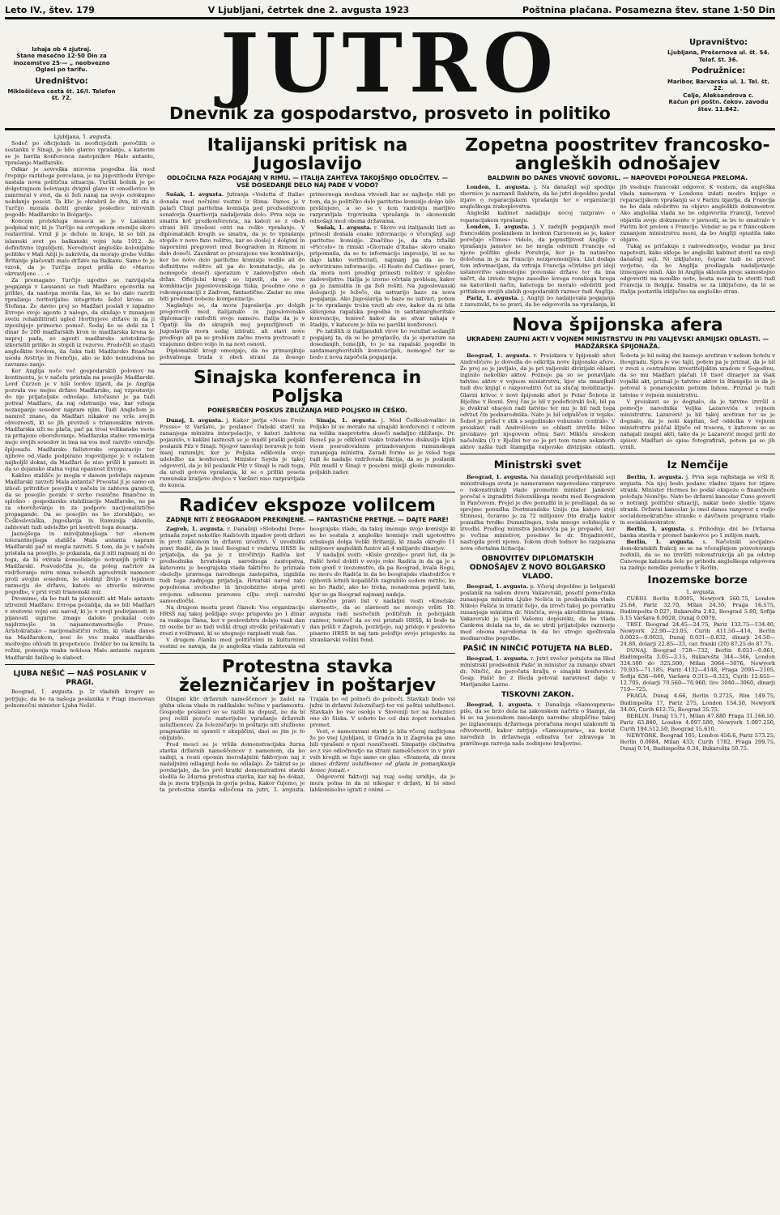Leto IV., štev. 179 V Ljubljani, četrtek dne 2. avgusta 1923 Poštnina plačana. Posamezna štev. stane 1·50 Din
Izhaja ob 4 zjutraj.
Stane mesečno 12·50 Din za inozemstvo 25·— „ neobvezno
Oglasi po tarifu.
Uredništvo:
Miklošičeva cesta št. 16/I. Telefon št. 72.
JUTRO
Dnevnik za gospodarstvo, prosveto in politiko
Upravništvo:
Ljubljana, Prešernova ul. št. 54. Telef. št. 36.
Podružnice:
Maribor, Barvarska ul. 1. Tel. št. 22.
Celje, Aleksandrova c.
Račun pri poštn. čekov. zavodu štev. 11.842.
Ljubljana, 1. avgusta.
Sodeč po oficijelnih in neoficijelnih poročilih o sestanku v Sinaji, je bilo glavno vprašanje, s katerim se je bavila konferenca zastopnikov Male antante, vprašanje Madžarske.
Odkar je sevreška mirovna pogodba šla med črepinje razbitega porcelana, je na jugovzhodu Evrope nastala nova politična situacija. Turški bolnik je po dolgotrajnem bolovanju dvignil glavo iz omedlevice in zamrmral v svet, da si želi nazaj na svojo celokupno nekdanjo posest. Ta klic je ohrabril še dva, ki sta s Turčijo morala deliti grenke posledice mirovnih pogodb: Madžarsko in Bolgarijo.
Koncem preteklega meseca se je v Lausanni podpisal mir, ki je Turčijo na evropskem ozemlju skoro restavriral. Vrnil ji je dežele in kraje, ki so bili za islamski svet po balkanski vojni leta 1912. že definitivno izgubljeni. Nerodnost angleške kolonijalne politike v Mali Aziji je zakrivila, da morajo grebe Velike Britanije plačevati male države na Balkanu. Samo to je vzrok, da je Turčija zopet prišla do »Marice okrvavljene . . .«
Za premagano Turčijo ugodno se razvijajoča pogajanja v Lausanni so tudi Madžare opozorila na priliko, da nastopa morda čas, ko se bo dalo razviti vprašanje teritorijalne integritete šežel krone sv. Štefana. Že davno prej so Madžari poslali v zapadno Evropo svoje agente z nalogo, da skušajo v zunanjem svetu rehabilitirati ugled Horthyjeve države in da ji izposlujejo primerno pomoč. Sedaj ko se dobi za 1 dinar že 200 madžarskih kron in madžarska krona še naprej pada, so agenti madžarske aristokracije izkoristili priliko in stopili iz rezerve. Predočili so zlasti angleškim lordom, da čaka tudi Madžarsko finančna usoda Avstrije in Nemčije, ako se kdo nemudoma ne zavzame zanjo.
Ker Anglija noče več gospodarskih polomov na kontinentu, je v načelu pristala na posojilo Madžarski. Lord Curzon je v hiši lordov izjavil, da je Anglija pozvala vse mejne države Madžarske, naj vzpostavijo do nje prijateljske odnošaje. Istočasno je pa tudi potival Madžare, da naj odstranijo vse, kar vzbuja nezaupanje sosedov napram njim. Tudi Angležem je namreč znano, da Madžari nikakor ne vrše svojih obveznosti, ki so jih prevzeli s trianonskim mirom. Madžarska uži ne plača, pač pa trosi velikanske vsote za pritajeno oboroževanje. Madžarska stalno vznemirja meje svojih sosedov in ima na vos mož razvito omrežje špijonaže. Madžarske fašistovske organizacije ter njihovo od vlade podpirano rogoviljenje je v ostalem najboljši dokaz, da Madžari še niso prišli k pameti in da so dejansko stalna vojna opasnost Evrope.
Kakšno stališče je mogla v danem položaju napram Madžarski zavzeti Mala antanta? Preostal ji je samo en izhod: pritrditev posojilu v načelu in zahteva garancij, da se posojilo porabi v svrho resnične finančne in splošno - gospodarske stabilizacije Madžarske, ne pa za oboroževanje in za podporo nacijonalistične propagande. Da se posojilo ne bo zlorabljalo, so Češkoslovaška, Jugoslavija in Rumunija sklenile, zahtevati tudi udeležbo pri kontroli tega denarja.
Jasnejšega in miroljubnejšega ter obenem tolerantnejšega stališča Mala antanta napram Madžarski pač ni mogla zavzeti. S tem, da je v načelu pristala na posojilo, je pokazala, da ji niti najmanj ni do tega, da bi ovirala konsolidacijo notranjih prilik v Madžarski. Posvedočila je, da poleg načrtov za vzdrževanje miru nima nobenih agresivnih namenov proti svojim sosedom, še sledinji živijo v lojalnem razmerju do države, katere so stvorile mirovne pogodbe, v prvi vrsti trianonski mir.
Dvomimo, da bo tudi ta plemeniti akt Male antante iztreznil Madžare. Evropa pozablja, da so bili Madžari v svetovni vojni oni narod, ki je v svoji podivjanosti in pijanosti sigurne zmage daleko prekašal celo najdrznejše in najsamozavestnejše Pruse. Aristokratsko - nacijonalistični režim, ki vlada danes na Madžarskem, nosi še vse znake madžarske medvojne ohlosti in prepotence. Dokler bo na krmilu ta režim, pomenja vsaka noblesa Male antante napram Madžarski žalibog le slabost.
LJUBA NEŠIĆ — NAŠ POSLANIK V PRAGI.
Beograd, 1. avgusta. p. Iz vladnih krogov se potrjuje, da bo za našega poslanika v Pragi imenovan polnomočni minister Ljuba Nešić.
Italijanski pritisk na Jugoslavijo
ODLOČILNA FAZA POGAJANJ V RIMU. — ITALIJA ZAHTEVA TAKOJŠNJO ODLOČITEV. — VSE DOSEDANJE DELO NAJ PADE V VODO?
Sušak, 1. avgusta. Jutranja »Vedetta d' Italia« donaša med nočnimi vestmi iz Rima: Danes je v palači Chigi paritetna komisija pod predsedstvom senatorja Quartierija nadaljevala delo. Prva seja se smatra kot predkonferenca, na kateri so z obeh strani bili iznešeni oziri na reško vprašanje. V diplomatskih krogih se smatra, da je to vprašanje stopilo v novo fazo rešitve, kar so doslej z dolgimi in napornimi pregovori med Beogradom in Rimom ni dalo doseči. Zaenkrat so preurajene vse kombinacije, ker bo novo delo paritetne komisije vodilo ali do definitivne rešitve ali pa do konstatacije, da je nemogoče doseči sporazum v zadovoljstvo obeh držav. Oficijelni krogi so izjavili, da so vse kombinacije jugoslovenskega tiska, posebno one o rekompenzaciji z Zadrom, fantastične. Zadar ne sme biti predmet nobene kompenzacije.
Naglašuje se, da mora Jugoslavija po dolgih pregovorih med italijansko in jugoslovensko diplomacijo razložiti svoje namere. Italija da je v Opatiji šla do skrajnih mej popustljivosti in Jugoslavija mora sedaj izbirati: ali stavi nove predloge ali pa se problem začne znova pretresati z vzajemno dobro voljo in na novi osnovi.
Diplomatski krogi omenjajo, da ne primanjkuje pohvalnega truda z obeh strani za dosego primernega modusa vivendi kar se najbolje vidi po tem, da je političko delo paritetne komisije dolgo bilo prekinjeno, a so se v tem razdobju marljivo razpravljala trgovinska vprašanja in ekonomski odnošaji med obema državama.
Sušak, 1. avgusta. r. Skoro vsi italijanski listi so prinesli domala enake informacije o včerajšnji seji paritetne komisije. Značilno je, da sta tržaški »Piccolo« in rimski »Giornale d'Italia« skoro enako pripomnila, da so te informacije impresije, ki se ne dajo lahko verificirati, najmanj pa da so to avtorizirane informacije. »Il Resto del Carlino« pravi, da mora novi predlog prinesti rešitev v splošno zadovoljstvo. Italija je izorno očrtala problem, kakor ga je zamislila in ga želi rešiti. Na jugoslovanski delegaciji je ležeče, da ustvarijo bazo za nova pogajanja. Ako Jugoslavija te baze ne ustvari, potem je to vprašanje treba vzeti ab ovo, kakor da ni bila sklenjena rapalska pogodba in santamargheritske konvencije, temveč kakor da se stvar nahaja v štadiju, v katerem je bila ne pariški konferenci.
Po zatišlih iz italijanskih virov bo rezultat sedanjih pogajanj ta, da se bo proglasilo, da je sporazum na dosedanjih temeljih, to je na rapalski pogodbi in santamargheritskih konvencijah, nemogoč ter se bodo z nova započela pogajanja.
Sinajska konferenca in Poljska
PONESREČEN POSKUS ZBLIŽANJA MED POLJSKO IN ČEŠKO.
Dunaj, 1. avgusta. j. Kakor javlja »Neue Freie Presse« iz Varšave, je poslanec Dabski stavil na zunanjega ministra interpelacijo, v kateri zahteva pojasnilo, v kakšni lastnosti se je mudil praški poljski poslanik Pilz v Sinaji. Njegov tamošnji boravek je tem manj razumljiv, ker je Poljska odklonila svojo udeležbo na konferenci. Minister Seyda je takoj odgovoril, da je bil poslanik Pilz v Sinaji le radi tega, da uredi gotova vprašanja, ki se o priliki poseta rumunska kraljeve dvojice v Varšavi niso razpravljala do konca.
Sinaja, 1. avgusta. j. Med Češkoslovaško in Poljsko bi se moralo na sinajski konferenci z ozirom na velika nasprotstva doseči nadaljno zbližanje. Dr. Beneš pa je odklonil vsako tozadevno diskusijo kljub vsem posredovalnim prizadevanjem rumunskega zunanjega ministra. Zaradi forme se je vsled tega tudi še nadalje vzdrževala fikcija, da se je poslanik Pilz mudil v Sinaji v posebni misiji glede rumunsko-poljskih zadev.
Radićev ekspoze volilcem
ZADNJE NITI Z BEOGRADOM PREKINJENE. — FANTASTIČNE PRETNJE. — DAJTE PARE!
Zagreb, 1. avgusta. r. Današnji »Slobodni Dom« prinaša zopet nekoliko Radićevih izpadov proti državi in proti zakonom in državni ureditvi. V uvodniku pravi Radić, da je imel Beograd v vodstvu HRSS še prijatelja, da pa je z izročitvijo Radića kot predsednika hrvatskega narodnega zastopstva, kateremu je beograjska vlada faktično že priznala obeležje pravnega narodnega zastopstva, izgubila tudi tega zadnjega prijatelja. Hrvatski narod zato popolnoma svobodno in brezobzirno stopa proti svojemu edinemu pravemu cilju: svoji narodni samoodločbi.
Na drugem mestu pravi članek: Vse organizacije HRSS naj takoj pošiljajo svoje prispevke po 1 dinar za vsakega člana, ker v poslovdstvu delajo vsak dan tri osebe ter so tudi veliki drugi stroški pričakovati v zvezi z volitvami, ki se utegnejo razpisati vsak čas.
V drugem članku med političnimi in kulturnimi vestmi se navaja, da je angleška vlada zahtevala od beograjske vlade, da takoj imenuje svojo komisijo ki se bo sestala z angleško komisijo radi ugotovitve srbskega dolga Veliki Britaniji, ki znaša okroglo 11 milijonov angleških funtov ali 4 milijarde dinarjev.
V nadaljni vesti: »Kislo grozdje« pravi list, da je Pašić hotel dobiti v svoje roke Radića in da ga je s tem gonil v inozemstvo, da pa Beograd, hvala Bogu, ne more do Radića in da bo beograjske vlastodržce v njihovih letnih kopališčih zagrabilo sedem mrzlic, ko se bo Radić, ako bo treba, nenadoma pojavil tam, kjer se ga Beograd najmanj nadeja.
Končno pravi list v nadaljni vesti »Kmetske slavnosti«, da se slavnosti ne morejo vršiti 19. avgusta radi nesrečnih političnih in policijskih razmer, temveč da se vsi pristaši HRSS, ki bodo ta dan prišli v Zagreb, pozivljejo, naj pridejo v poslovno pisarno HRSS in naj tam položijo svojo prispevke za strankarski volilni fond.
Protestna stavka železničarjev in poštarjev
Obupni klic državnih nameščencev je zadel na gluha ušesa vlade in radikalske večine v parlamentu. Gospodje poslanci so se razšli na dopust, ne da bi prej rešili pereče materijelno vprašanje državnih uslužbencev. Za železničarje in poštarje niti službene pragmatike ni spravil v skupščini, dasi se jim je to obljubilo.
Pred mesci se je vršila demonstracijska žurna stavka državnih nameščencev z namenom, da bo zadnji, a resni opomin merodajnim faktorjem naj z nadaljnimi odlaganji bede ne odlašajo. Že takrat se je povdarjalo, da bo prvi kratki demonstrativni stavki sledila še 24urna protestna stavka, kar naj bo dokaz, da je mera trpljenja in gorja polna. Kakor čujemo, je ta protestna stavka odločena za jutri, 3. avgusta. Trajala bo od polnoči do polnoči. Stavkali bodo vsi južni in državni železničarji ter vsi poštni uslužbenci. Stavkalo bo vse osobje v Sloveniji ter na železnici ono do Siska. V soboto bo cel dan zopet normalen promet.
Vest, o nameravani stavki je bila včeraj razširjena že po vsej Ljubljani, iz Gradca in iz Zagreba pa smo bili vprašani o njeni resničnosti. Simpatije občinstva so z vso odločnostjo na strani nameščencev in v prav vsih krogih se čuje samo en glas: »Sramota, da mora danes državni uslužbenec od glada in pomanjkanja konec jemati.«
Odgovorni faktorji naj vsaj sedaj uvidijo, da je mera polna in da ni nikogar v državi, ki bi smel lahkomiselno igrati z onimi —
Zopetna poostritev francosko-angleških odnošajev
BALDWIN BO DANES VNOVIČ GOVORIL. — NAPOVEDI POPOLNEGA PRELOMA.
London, 1. avgusta. j. Na današnji seji spodnje zbornice je naznanil Baldwin, da bo jutri dopoldne podal izjavo o reparacijskem vprašanju ter o organizaciji angleškega zrakoplovstva.
Angleški kabinet nadaljuje nocoj razpravo o reparacijskem vprašanju.
London, 1. avgusta. j. V zadnjih pogajanjih med francoskim poslanikom in lordom Curzonom se je, kakor poročajo »Times« videlo, da popustljivost Anglije v vprašanju jamstev ne bo mogla odvrniti Francije od njene politike glede Poruhrja, ker je ta natančno določena in je za Francijo neizpremenljiva. List dodaja tem informacijam, da vztraja Francija očividno pri ideji ustanovitve samostojne porenske države ter da ima načrt, da izvede trajno zasedbo levega renskega brega na katerikoli način, katerega bo moralo odobriti pod pritiskom svojih slabih gospodarskih razmer tudi Anglija.
Pariz, 1. avgusta. j. Angliji bo nadaljevala pogajanja z zavezniki, to se pravi, da bo odgovorila na vprašanja, ki jih vsebuje francoski odgovor. K vestem, da angleška vlada namerava v Londonu izdati modro knjigo o reparacijskem vprašanju se v Parizu izjavlja, da Francija ne bo dala odobritve za objavo angleških dokumentov. Ako angleška vlada ne bo odgovorila Franciji, temveč objavila svoje dokumente v javnosti, se bo to smatralo v Parizu kot prelom s Francijo. Vendar se pa v francoskem zunanjem ministrstvu meni, da bo Angliji opustila take objavo.
Tukaj se pričakuje z radovednostjo, vendar pa brez napetosti, kake sklepe bo angleški kabinet storil na svoji današnji seji. Ni izključeno, čeprav tudi ne preveč verjetno, da bo Anglija predlagala nadaljevanje izmenjave misli. Ako bi Anglija sklenila preje samostojno odgovoriti na nemško noto, bosta morala to storiti tudi Francija in Belgija. Smatra se za izključeno, da bi se Italija postavila izključno na angleško stran.
Nova špijonska afera
UKRADENI ZAUPNI AKTI V VOJNEM MINISTRSTVU IN PRI VALJEVSKI ARMIJSKI OBLASTI. — MADŽARSKA ŠPIJONAŽA.
Beograd, 1. avgusta. r. Preiskava v špijonski aferi Androlićeve je dovedla do odkritja nove špijonske afere. Že prej se je javljalo, da je pri valjevski divizijski oblasti izginilo nekoliko aktov. Pozneje pa so se ponavljale tatvine aktov v vojnem ministrstvu, kjer sta zmanjkali tudi dve knjigi o razporeditvi čet za slučaj mobilizacije. Glavni krivec v novi špijonski aferi je Petar Šobota iz Bijeline v Bosni. Svoj čas je bil v podoficirski šoli, bil pa je dvakrat obsojen radi tatvine ter mu je bil radi tega odvzet čin podnarednika. Nato je bil odpuščen iz vojske. Šobot je prišel v stik s segedinsko vohunsko centralo. V preiskavi radi Androlićeve so oblasti izvršile hišno preiskavo pri njegovem očmu Savi Mikiću sreskem načelniku (!) v Bjelini ter se je pri tem razen nekaterih aktov našla tudi štampilja valjevske divizijske oblasti. Šobota je bil nekaj dni kasneje aretiran v nekem hotelu v Beogradu. Spra je vse tajil, potem pa je priznal, da je bil v zvezi s centralnim izvestiteljskim uradom v Segedinu, da so mu Madžari plačali 10 tisoč dinarjev za vsak vojaški akt, priznal je tatvino aktov in štampilje in da je potoval s ponarejenim potnim listom. Priznal je tudi tatvine v vojnem ministrstvu.
V preiskavi se je dognalo, da je tatvine izvršil s pomočjo narednika Veljka Lazarevića v vojnem ministrstvu. Lazarević je bil takoj aretiran ter se je dognalo, da je neki kapitan, šef oddelka v vojnem ministrstvu puščal ključe od tresora, v katerem so se nahajali zaupni akti, tako da je Lazarević mogel priti do spisov. Madžari so spise fotografirali, potem pa so jih vrnili.
Ministrski svet
Beograd, 1. avgusta. Na današnji predpoldanski seji ministrskega sveta je nameravano napovedane razprave o rekonstrukciji vlade prometni minister Janković poročal o izgraditvi železniškega mostu med Beogradom in Pančevom. Prejel je dve ponudbi in je predlagal, da se sprejme ponudba Dortmundske Unije (za katero stoji Stinnes), čeravno je za 72 milijonov Din dražja kakor ponudba tvrdke Dummlingen, toda mnogo solidnejša v izvedbi. Predlog ministra Jankovića pa je propadel, ker je večina ministrov, posebno še dr. Stojadinović, nastopila proti njemu. Tekom dveh tednov bo razpisana nova ofertalna licitacija.
OBNOVITEV DIPLOMATSKIH ODNOŠAJEV Z NOVO BOLGARSKO VLADO.
Beograd, 1. avgusta. p. Včeraj dopoldne je bolgarski poslanik na našem dvoru Vakarevski, posetil pomočnika zunanjega ministra Ljubo Nešića in predsednika vlade Nikolo Pašića in izrazil željo, da izroči takoj po povratku zunanjega ministra dr. Ninčića, svoja akreditivna pisma. Vakarevski je izjavil Vašemu dopisniku, da bo vlada Cankova delala na to, da se utrdi prijateljsko razmerje med obema narodoma in da bo strogo spoštovala mednarodne pogodbe.
PAŠIĆ IN NINČIĆ POTUJETA NA BLED.
Beograd, 1. avgusta. r. Jutri zvečer potujeta na Bled ministrski predsednik Pašić in minister za zunanje stvari dr. Ninčić, da poročata kralju o sinajski konferenci. Gosp. Pašić bo z Bleda potoval naravnost dalje v Marijanske Lazne.
TISKOVNI ZAKON.
Beograd, 1. avgusta. r. Današnja »Samouprava« piše, da se brzo dela na zakonskem načrtu o štampi, da bi se na jesenskem zasedanju narodne skupščine takoj po izglasovanju državnega proračuna mogel uzakoniti in oživotvoriti, kakor zatrjuje »Samouprava«, na korist narodnih in državnega edinstva ter zdravega in pravilnega razvoja naše zedinjene kraljevine.
Iz Nemčije
Berlin, 1. avgusta. j. Prva seja rajhstaga se vrši 8. avgusta. Na njej bodo podane vladne izjave ter izjave strank. Minister Hermes bo podal ekspoze o finančnem položaju Nemčije. Nato bo državni kancelar Cuno govoril o notranji politični situaciji, nakar bodo sledile izjave strank. Državni kancelar je imel danes razgovor z vodjo socialdemokratične stranke o davčnem programu vlade in socialdemokratov.
Berlin, 1. avgusta. s. Prihodnje dni bo Državna banka stavila v promet bankovce po 1 milijon mark.
Berlin, 1. avgusta. s. Načelniki socijalno-demokratskih frakcij so se na včerajšnjem posvetovanju zedinili, da se ne izvršiti rekonstrukcija ali pa odstop Cunovega kabineta šele po prihodu angleškega odgovora na zadnje nemške ponudbe v Berlin.
Inozemske borze
1. avgusta.
CURIH. Berlin 0.0005, Newyork 560.75, London 25.64, Pariz 32.70, Milan 24.30, Praga 16.575, Budimpešta 0.027, Bukarešta 2.82, Beograd 5.80, Sofija 5.15 Varšava 0.0028, Dunaj 0.0079.
TRST. Beograd 24.45—24.75, Pariz 133.75—134.40, Newyork 22.90—23.05, Curih 411.50—414, Berlin 0.0025—0.0035, Dunaj 0.031—0.032, dinarji 24.50—24.80, dolarji 22.85—23, car. franki (20) 87.25 do 87.75.
DUNAJ. Beograd 728—732, Berlin 0.051—0.061, Budimpešta 3.05—3.15, Bukarešta 344—346, London 324.500 do 325.500, Milan 3064—3076, Newyork 70.935—71.185, Pariz 4132—4148, Praga 2095—2105, Sofija 636—640, Varšava 0.315—0.325, Curih 12.655—12.705, dolarji 70.560—70.960, lire 3040—3060, dinarji 719—725.
PRAGA. Dunaj 4.66, Berlin 0.2725, Rim 149.75, Budimpešta 17, Pariz 275, London 154.50, Newyork 34.05, Curih 612.75, Beograd 35.75.
BERLIN. Dunaj 15.71, Milan 47.880 Praga 31.166.50, Pariz 63.840, London 4.097.500, Newyork 1.097.250, Curih 194.512.50, Beograd 15.610.
NEWYORK. Beograd 105, London 456.6, Pariz 573.25, Berlin 0.0084, Milan 433, Curih 1782, Praga 299.75, Dunaj 0.14, Budimpešta 0.34, Bukarešta 50.75.